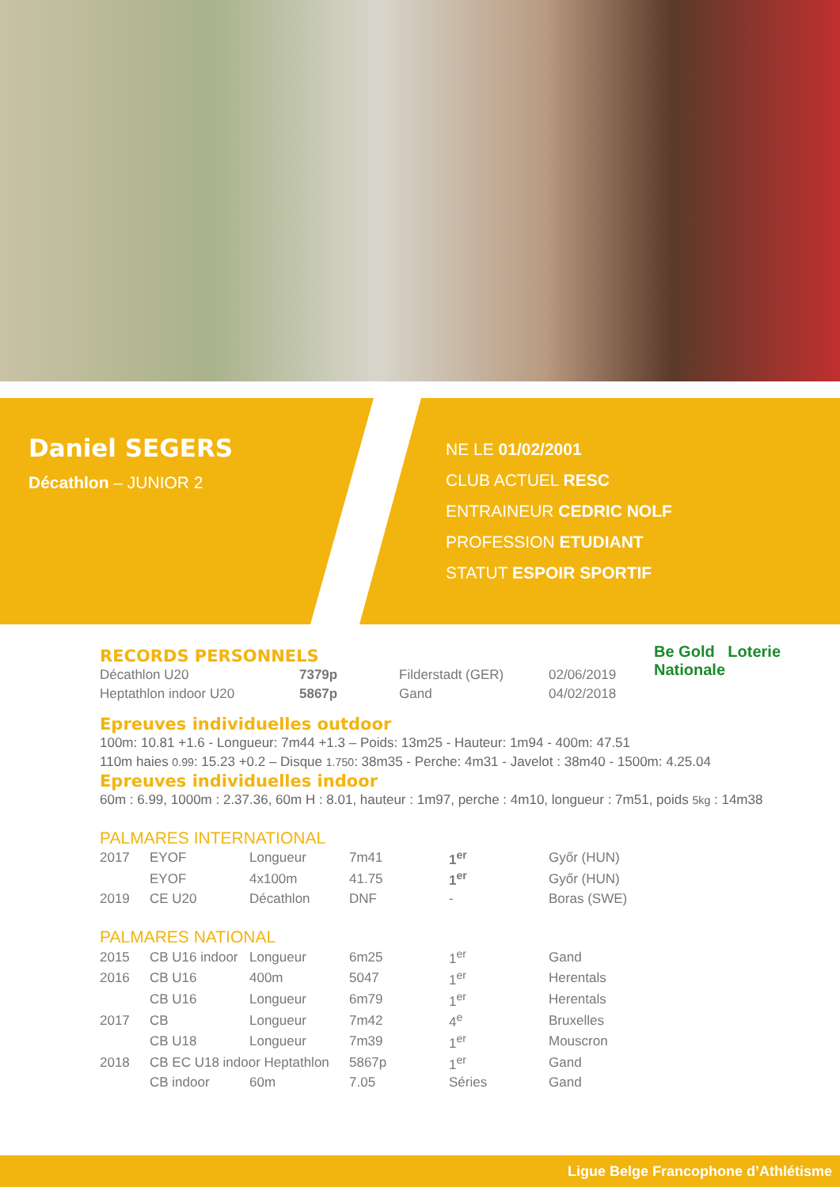Daniel SEGERS
Décathlon – JUNIOR 2
NE LE 01/02/2001
CLUB ACTUEL RESC
ENTRAINEUR CEDRIC NOLF
PROFESSION ETUDIANT
STATUT ESPOIR SPORTIF
Be Gold Loterie Nationale
RECORDS PERSONNELS
| Décathlon U20 | 7379p | Filderstadt (GER) | 02/06/2019 |
| Heptathlon indoor U20 | 5867p | Gand | 04/02/2018 |
Epreuves individuelles outdoor
100m: 10.81 +1.6 - Longueur: 7m44 +1.3 – Poids: 13m25 - Hauteur: 1m94 - 400m: 47.51
110m haies 0.99: 15.23 +0.2 – Disque 1.750: 38m35 - Perche: 4m31 - Javelot : 38m40 - 1500m: 4.25.04
Epreuves individuelles indoor
60m : 6.99, 1000m : 2.37.36, 60m H : 8.01, hauteur : 1m97, perche : 4m10, longueur : 7m51, poids 5kg : 14m38
PALMARES INTERNATIONAL
| 2017 | EYOF | Longueur | 7m41 | 1<sup>er</sup> | Győr (HUN) |
| | EYOF | 4x100m | 41.75 | 1<sup>er</sup> | Győr (HUN) |
| 2019 | CE U20 | Décathlon | DNF | - | Boras (SWE) |
PALMARES NATIONAL
| 2015 | CB U16 indoor | Longueur | 6m25 | 1<sup>er</sup> | Gand |
| 2016 | CB U16 | 400m | 5047 | 1<sup>er</sup> | Herentals |
| | CB U16 | Longueur | 6m79 | 1<sup>er</sup> | Herentals |
| 2017 | CB | Longueur | 7m42 | 4<sup>e</sup> | Bruxelles |
| | CB U18 | Longueur | 7m39 | 1<sup>er</sup> | Mouscron |
| 2018 | CB EC U18 indoor Heptathlon | | 5867p | 1<sup>er</sup> | Gand |
| | CB indoor | 60m | 7.05 | Séries | Gand |
Ligue Belge Francophone d’Athlétisme